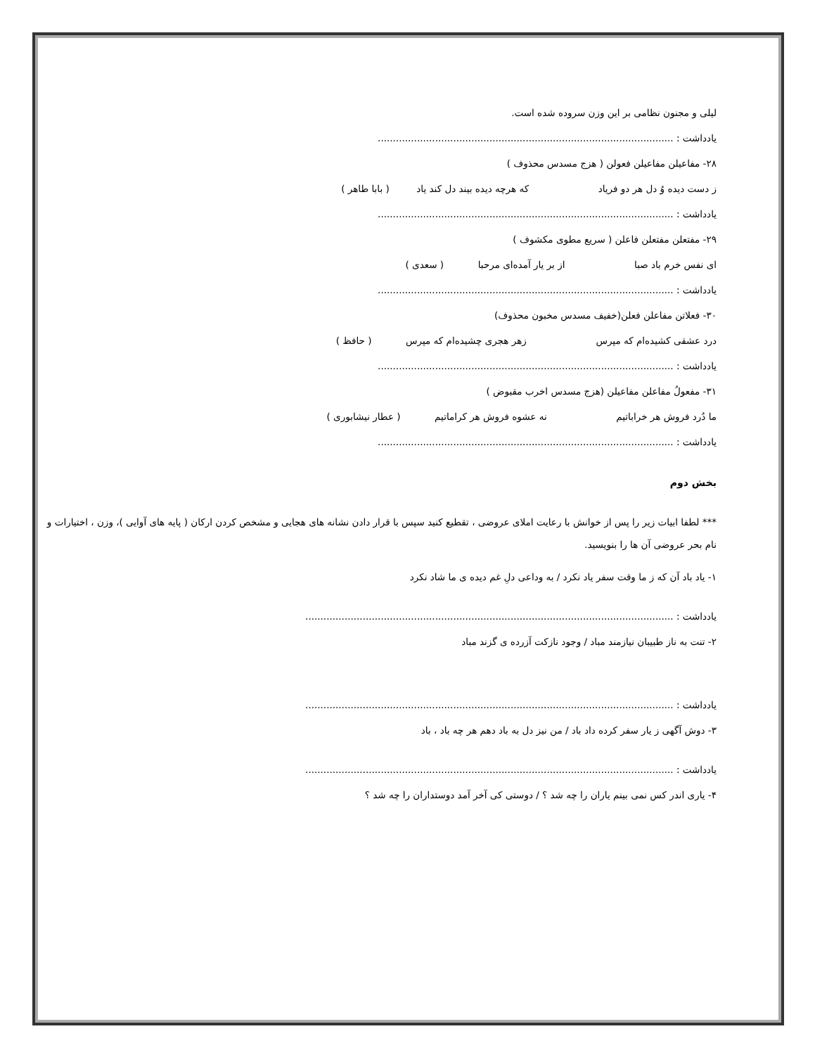لیلی و مجنون نظامی بر این وزن سروده شده است.
یادداشت : ..................................................................................................
۲۸- مفاعیلن مفاعیلن فعولن ( هزج مسدس محذوف )
ز دست دیده وُ دل هر دو فریاد که هرچه دیده بیند دل کند یاد ( بابا طاهر )
یادداشت : ..................................................................................................
۲۹- مفتعلن مفتعلن فاعلن ( سریع مطوی مکشوف )
ای نفس خرم باد صبا از بر یار آمده‌ای مرحبا ( سعدی )
یادداشت : ..................................................................................................
۳۰- فعلاتن مفاعلن فعلن(خفیف مسدس مخبون محذوف)
درد عشقی کشیده‌ام که مپرس زهر هجری چشیده‌ام که مپرس ( حافظ )
یادداشت : ..................................................................................................
۳۱- مفعولُ مفاعلن مفاعیلن (هزج مسدس اخرب مقبوض )
ما دُرد فروش هر خراباتیم نه عشوه فروش هر کراماتیم ( عطار نیشابوری )
یادداشت : ..................................................................................................
بخش دوم
*** لطفا ابیات زیر را پس از خوانش با رعایت املای عروضی ، تقطیع کنید سپس با قرار دادن نشانه های هجایی و مشخص کردن ارکان ( پایه های آوایی )، وزن ، اختیارات و نام بحر عروضی آن ها را بنویسید.
۱- یاد باد آن که ز ما وقت سفر یاد نکرد / به وداعی دلِ غم دیده ی ما شاد نکرد
یادداشت : ..........................................................................................................................
۲- تنت به ناز طبیبان نیازمند مباد / وجود نازکت آزرده ی گزند مباد
یادداشت : ..........................................................................................................................
۳- دوش آگهی ز یار سفر کرده داد باد / من نیز دل به باد دهم هر چه باد ، باد
یادداشت : ..........................................................................................................................
۴- یاری اندر کس نمی بینم یاران را چه شد ؟ / دوستی کی آخر آمد دوستداران را چه شد ؟